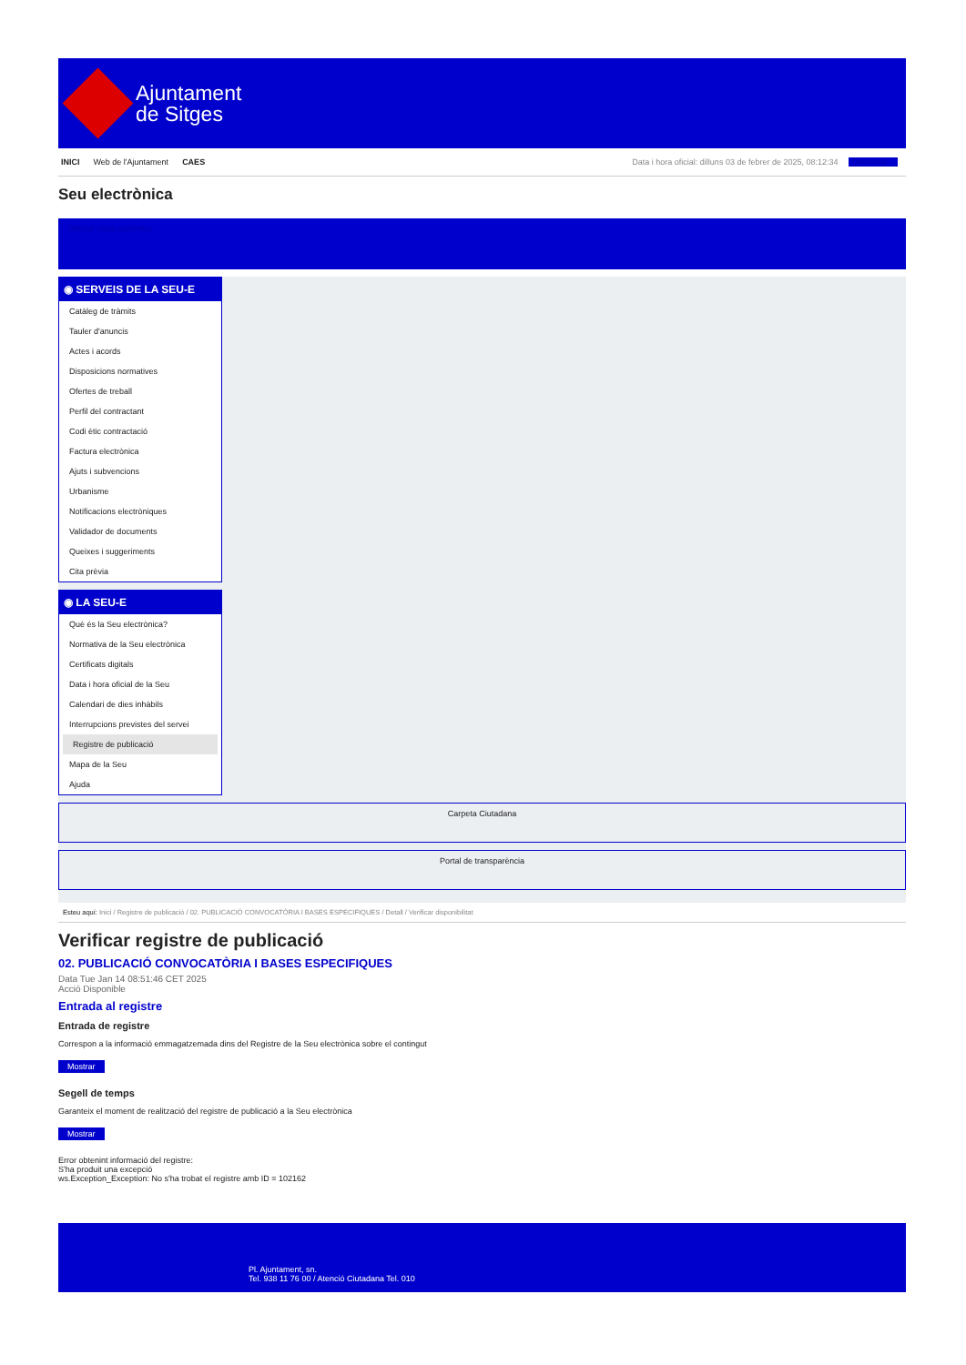Ajuntament
de Sitges
INICI Web de l'Ajuntament CAES
Data i hora oficial: dilluns 03 de febrer de 2025, 08:12:34 Directorio
Seu electrònica
Obtenir còpia autèntica
◉ SERVEIS DE LA SEU-E
Catàleg de tràmits
Tauler d'anuncis
Actes i acords
Disposicions normatives
Ofertes de treball
Perfil del contractant
Codi ètic contractació
Factura electrònica
Ajuts i subvencions
Urbanisme
Notificacions electròniques
Validador de documents
Queixes i suggeriments
Cita prèvia
◉ LA SEU-E
Què és la Seu electrònica?
Normativa de la Seu electrònica
Certificats digitals
Data i hora oficial de la Seu
Calendari de dies inhàbils
Interrupcions previstes del servei
Registre de publicació
Mapa de la Seu
Ajuda
Carpeta Ciutadana
Portal de transparència
Esteu aquí: Inici / Registre de publicació / 02. PUBLICACIÓ CONVOCATÒRIA I BASES ESPECIFIQUES / Detall / Verificar disponibilitat
Verificar registre de publicació
02. PUBLICACIÓ CONVOCATÒRIA I BASES ESPECIFIQUES
Data Tue Jan 14 08:51:46 CET 2025
Acció Disponible
Entrada al registre
Entrada de registre
Correspon a la informació emmagatzemada dins del Registre de la Seu electrònica sobre el contingut
Mostrar
Segell de temps
Garanteix el moment de realització del registre de publicació a la Seu electrònica
Mostrar
Error obtenint informació del registre:
S'ha produit una excepció
ws.Exception_Exception: No s'ha trobat el registre amb ID = 102162
Pl. Ajuntament, sn.
Tel. 938 11 76 00 / Atenció Ciutadana Tel. 010